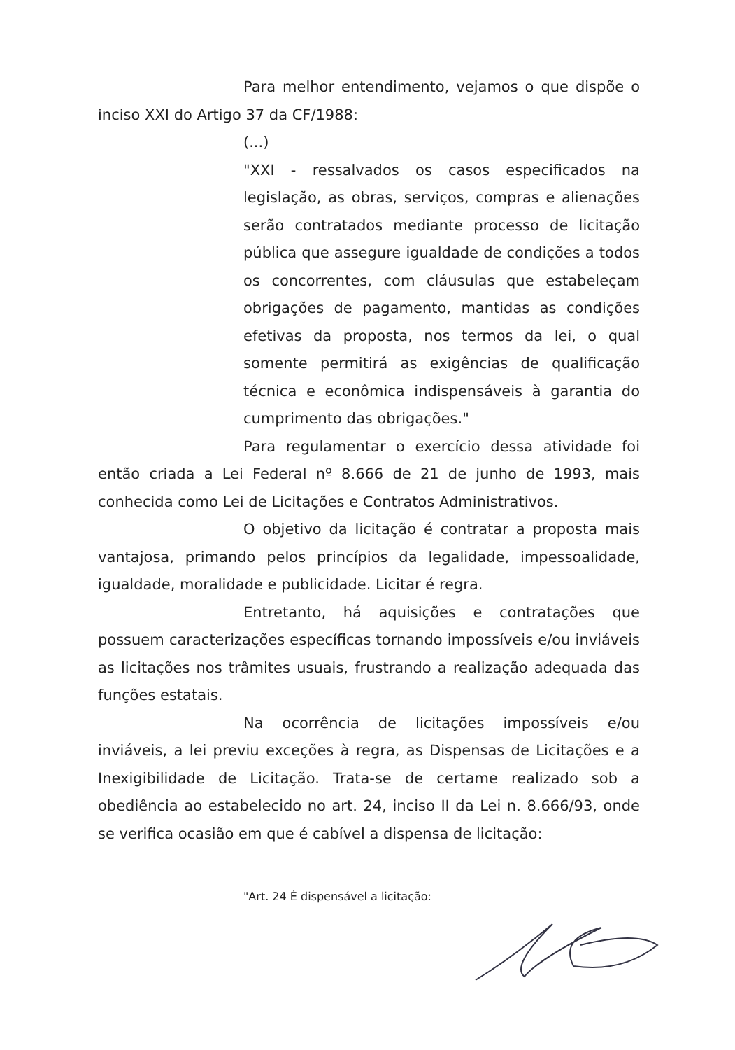Para melhor entendimento, vejamos o que dispõe o inciso XXI do Artigo 37 da CF/1988:
(...)
"XXI - ressalvados os casos especificados na legislação, as obras, serviços, compras e alienações serão contratados mediante processo de licitação pública que assegure igualdade de condições a todos os concorrentes, com cláusulas que estabeleçam obrigações de pagamento, mantidas as condições efetivas da proposta, nos termos da lei, o qual somente permitirá as exigências de qualificação técnica e econômica indispensáveis à garantia do cumprimento das obrigações."
Para regulamentar o exercício dessa atividade foi então criada a Lei Federal nº 8.666 de 21 de junho de 1993, mais conhecida como Lei de Licitações e Contratos Administrativos.
O objetivo da licitação é contratar a proposta mais vantajosa, primando pelos princípios da legalidade, impessoalidade, igualdade, moralidade e publicidade. Licitar é regra.
Entretanto, há aquisições e contratações que possuem caracterizações específicas tornando impossíveis e/ou inviáveis as licitações nos trâmites usuais, frustrando a realização adequada das funções estatais.
Na ocorrência de licitações impossíveis e/ou inviáveis, a lei previu exceções à regra, as Dispensas de Licitações e a Inexigibilidade de Licitação. Trata-se de certame realizado sob a obediência ao estabelecido no art. 24, inciso II da Lei n. 8.666/93, onde se verifica ocasião em que é cabível a dispensa de licitação:
"Art. 24 É dispensável a licitação: